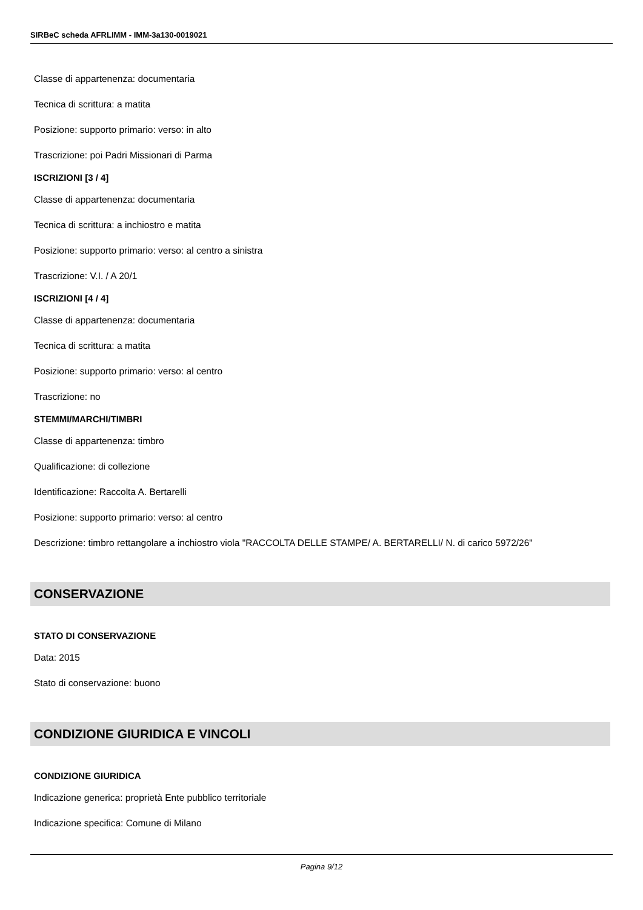SIRBeC scheda AFRLIMM - IMM-3a130-0019021
Classe di appartenenza: documentaria
Tecnica di scrittura: a matita
Posizione: supporto primario: verso: in alto
Trascrizione: poi Padri Missionari di Parma
ISCRIZIONI [3 / 4]
Classe di appartenenza: documentaria
Tecnica di scrittura: a inchiostro e matita
Posizione: supporto primario: verso: al centro a sinistra
Trascrizione: V.I. / A 20/1
ISCRIZIONI [4 / 4]
Classe di appartenenza: documentaria
Tecnica di scrittura: a matita
Posizione: supporto primario: verso: al centro
Trascrizione: no
STEMMI/MARCHI/TIMBRI
Classe di appartenenza: timbro
Qualificazione: di collezione
Identificazione: Raccolta A. Bertarelli
Posizione: supporto primario: verso: al centro
Descrizione: timbro rettangolare a inchiostro viola "RACCOLTA DELLE STAMPE/ A. BERTARELLI/ N. di carico 5972/26"
CONSERVAZIONE
STATO DI CONSERVAZIONE
Data: 2015
Stato di conservazione: buono
CONDIZIONE GIURIDICA E VINCOLI
CONDIZIONE GIURIDICA
Indicazione generica: proprietà Ente pubblico territoriale
Indicazione specifica: Comune di Milano
Pagina 9/12